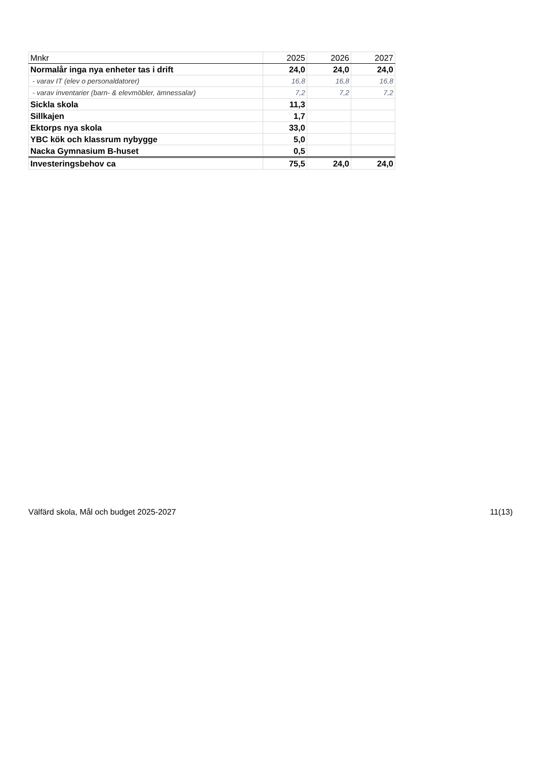| Mnkr | 2025 | 2026 | 2027 |
| --- | --- | --- | --- |
| Normalår inga nya enheter tas i drift | 24,0 | 24,0 | 24,0 |
| - varav IT (elev o personaldatorer) | 16,8 | 16,8 | 16,8 |
| - varav inventarier (barn- & elevmöbler, ämnessalar) | 7,2 | 7,2 | 7,2 |
| Sickla skola | 11,3 | | |
| Sillkajen | 1,7 | | |
| Ektorps nya skola | 33,0 | | |
| YBC kök och klassrum nybygge | 5,0 | | |
| Nacka Gymnasium B-huset | 0,5 | | |
| Investeringsbehov ca | 75,5 | 24,0 | 24,0 |
Välfärd skola, Mål och budget 2025-2027 11(13)